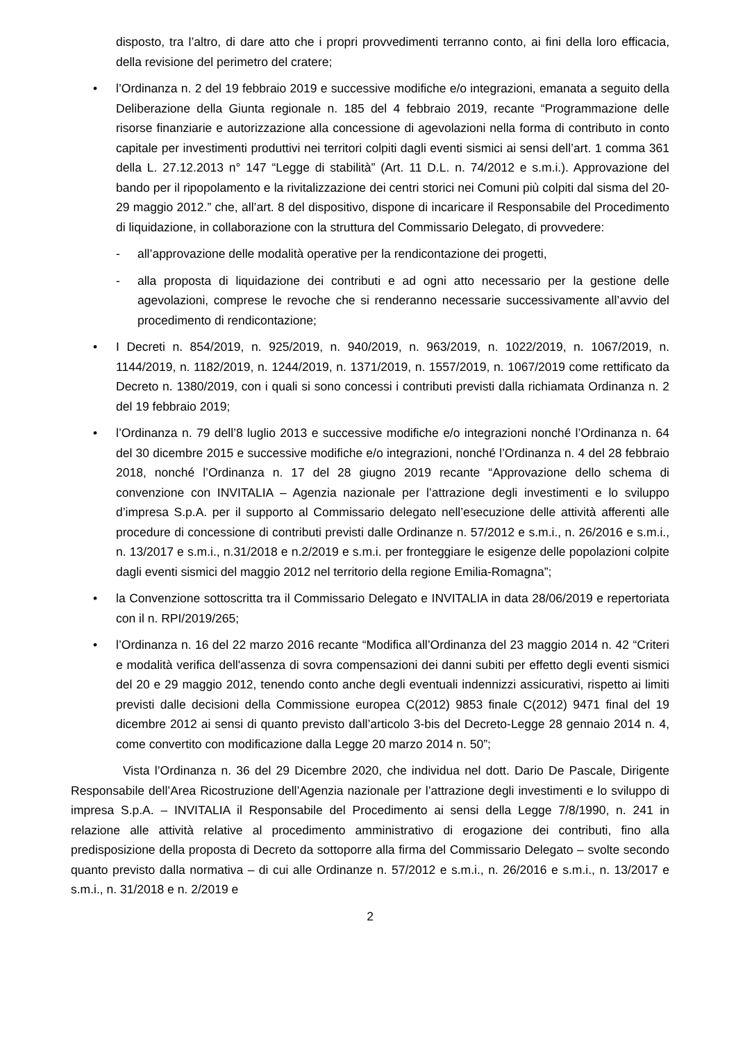disposto, tra l’altro, di dare atto che i propri provvedimenti terranno conto, ai fini della loro efficacia, della revisione del perimetro del cratere;
• l’Ordinanza n. 2 del 19 febbraio 2019 e successive modifiche e/o integrazioni, emanata a seguito della Deliberazione della Giunta regionale n. 185 del 4 febbraio 2019, recante “Programmazione delle risorse finanziarie e autorizzazione alla concessione di agevolazioni nella forma di contributo in conto capitale per investimenti produttivi nei territori colpiti dagli eventi sismici ai sensi dell’art. 1 comma 361 della L. 27.12.2013 n° 147 “Legge di stabilità” (Art. 11 D.L. n. 74/2012 e s.m.i.). Approvazione del bando per il ripopolamento e la rivitalizzazione dei centri storici nei Comuni più colpiti dal sisma del 20-29 maggio 2012.” che, all’art. 8 del dispositivo, dispone di incaricare il Responsabile del Procedimento di liquidazione, in collaborazione con la struttura del Commissario Delegato, di provvedere:
- all’approvazione delle modalità operative per la rendicontazione dei progetti,
- alla proposta di liquidazione dei contributi e ad ogni atto necessario per la gestione delle agevolazioni, comprese le revoche che si renderanno necessarie successivamente all’avvio del procedimento di rendicontazione;
• I Decreti n. 854/2019, n. 925/2019, n. 940/2019, n. 963/2019, n. 1022/2019, n. 1067/2019, n. 1144/2019, n. 1182/2019, n. 1244/2019, n. 1371/2019, n. 1557/2019, n. 1067/2019 come rettificato da Decreto n. 1380/2019, con i quali si sono concessi i contributi previsti dalla richiamata Ordinanza n. 2 del 19 febbraio 2019;
• l’Ordinanza n. 79 dell’8 luglio 2013 e successive modifiche e/o integrazioni nonché l’Ordinanza n. 64 del 30 dicembre 2015 e successive modifiche e/o integrazioni, nonché l’Ordinanza n. 4 del 28 febbraio 2018, nonché l’Ordinanza n. 17 del 28 giugno 2019 recante “Approvazione dello schema di convenzione con INVITALIA – Agenzia nazionale per l’attrazione degli investimenti e lo sviluppo d’impresa S.p.A. per il supporto al Commissario delegato nell’esecuzione delle attività afferenti alle procedure di concessione di contributi previsti dalle Ordinanze n. 57/2012 e s.m.i., n. 26/2016 e s.m.i., n. 13/2017 e s.m.i., n.31/2018 e n.2/2019 e s.m.i. per fronteggiare le esigenze delle popolazioni colpite dagli eventi sismici del maggio 2012 nel territorio della regione Emilia-Romagna”;
• la Convenzione sottoscritta tra il Commissario Delegato e INVITALIA in data 28/06/2019 e repertoriata con il n. RPI/2019/265;
• l’Ordinanza n. 16 del 22 marzo 2016 recante “Modifica all’Ordinanza del 23 maggio 2014 n. 42 “Criteri e modalità verifica dell'assenza di sovra compensazioni dei danni subiti per effetto degli eventi sismici del 20 e 29 maggio 2012, tenendo conto anche degli eventuali indennizzi assicurativi, rispetto ai limiti previsti dalle decisioni della Commissione europea C(2012) 9853 finale C(2012) 9471 final del 19 dicembre 2012 ai sensi di quanto previsto dall’articolo 3-bis del Decreto-Legge 28 gennaio 2014 n. 4, come convertito con modificazione dalla Legge 20 marzo 2014 n. 50”;
Vista l’Ordinanza n. 36 del 29 Dicembre 2020, che individua nel dott. Dario De Pascale, Dirigente Responsabile dell’Area Ricostruzione dell’Agenzia nazionale per l’attrazione degli investimenti e lo sviluppo di impresa S.p.A. – INVITALIA il Responsabile del Procedimento ai sensi della Legge 7/8/1990, n. 241 in relazione alle attività relative al procedimento amministrativo di erogazione dei contributi, fino alla predisposizione della proposta di Decreto da sottoporre alla firma del Commissario Delegato – svolte secondo quanto previsto dalla normativa – di cui alle Ordinanze n. 57/2012 e s.m.i., n. 26/2016 e s.m.i., n. 13/2017 e s.m.i., n. 31/2018 e n. 2/2019 e
2